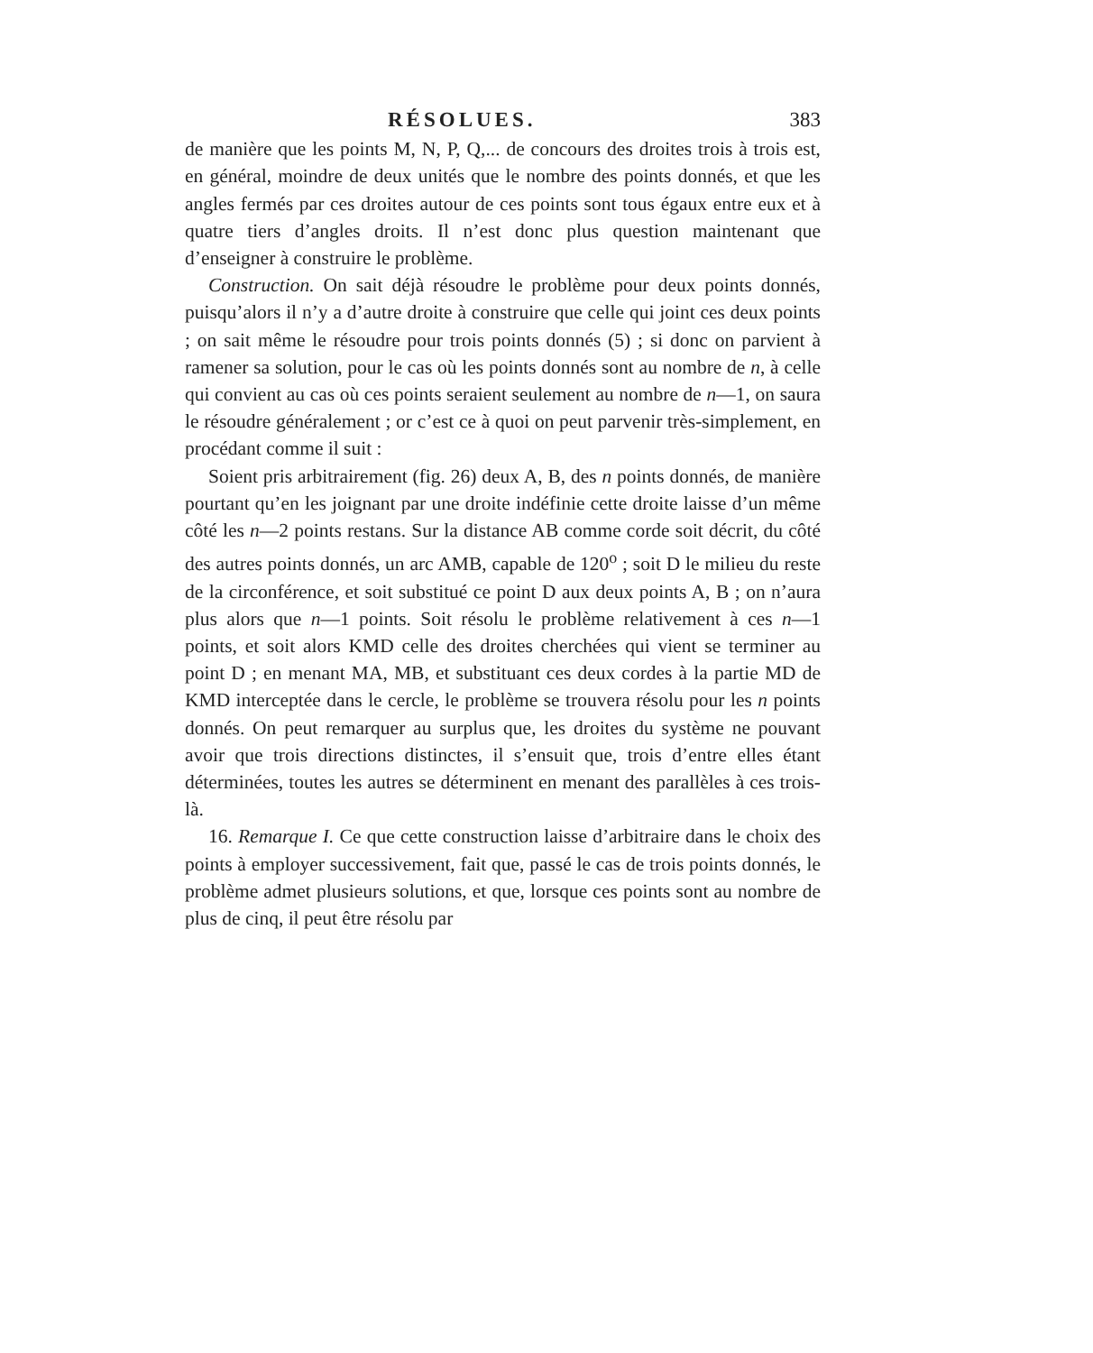RÉSOLUES. 383
de manière que les points M, N, P, Q,... de concours des droites trois à trois est, en général, moindre de deux unités que le nombre des points donnés, et que les angles fermés par ces droites autour de ces points sont tous égaux entre eux et à quatre tiers d’angles droits. Il n’est donc plus question maintenant que d’enseigner à construire le problème.
Construction. On sait déjà résoudre le problème pour deux points donnés, puisqu’alors il n’y a d’autre droite à construire que celle qui joint ces deux points ; on sait même le résoudre pour trois points donnés (5) ; si donc on parvient à ramener sa solution, pour le cas où les points donnés sont au nombre de n, à celle qui convient au cas où ces points seraient seulement au nombre de n—1, on saura le résoudre généralement ; or c’est ce à quoi on peut parvenir très-simplement, en procédant comme il suit :
Soient pris arbitrairement (fig. 26) deux A, B, des n points donnés, de manière pourtant qu’en les joignant par une droite indéfinie cette droite laisse d’un même côté les n—2 points restans. Sur la distance AB comme corde soit décrit, du côté des autres points donnés, un arc AMB, capable de 120<sup>o</sup> ; soit D le milieu du reste de la circonférence, et soit substitué ce point D aux deux points A, B ; on n’aura plus alors que n—1 points. Soit résolu le problème relativement à ces n—1 points, et soit alors KMD celle des droites cherchées qui vient se terminer au point D ; en menant MA, MB, et substituant ces deux cordes à la partie MD de KMD interceptée dans le cercle, le problème se trouvera résolu pour les n points donnés. On peut remarquer au surplus que, les droites du système ne pouvant avoir que trois directions distinctes, il s’ensuit que, trois d’entre elles étant déterminées, toutes les autres se déterminent en menant des parallèles à ces trois-là.
16. Remarque I. Ce que cette construction laisse d’arbitraire dans le choix des points à employer successivement, fait que, passé le cas de trois points donnés, le problème admet plusieurs solutions, et que, lorsque ces points sont au nombre de plus de cinq, il peut être résolu par